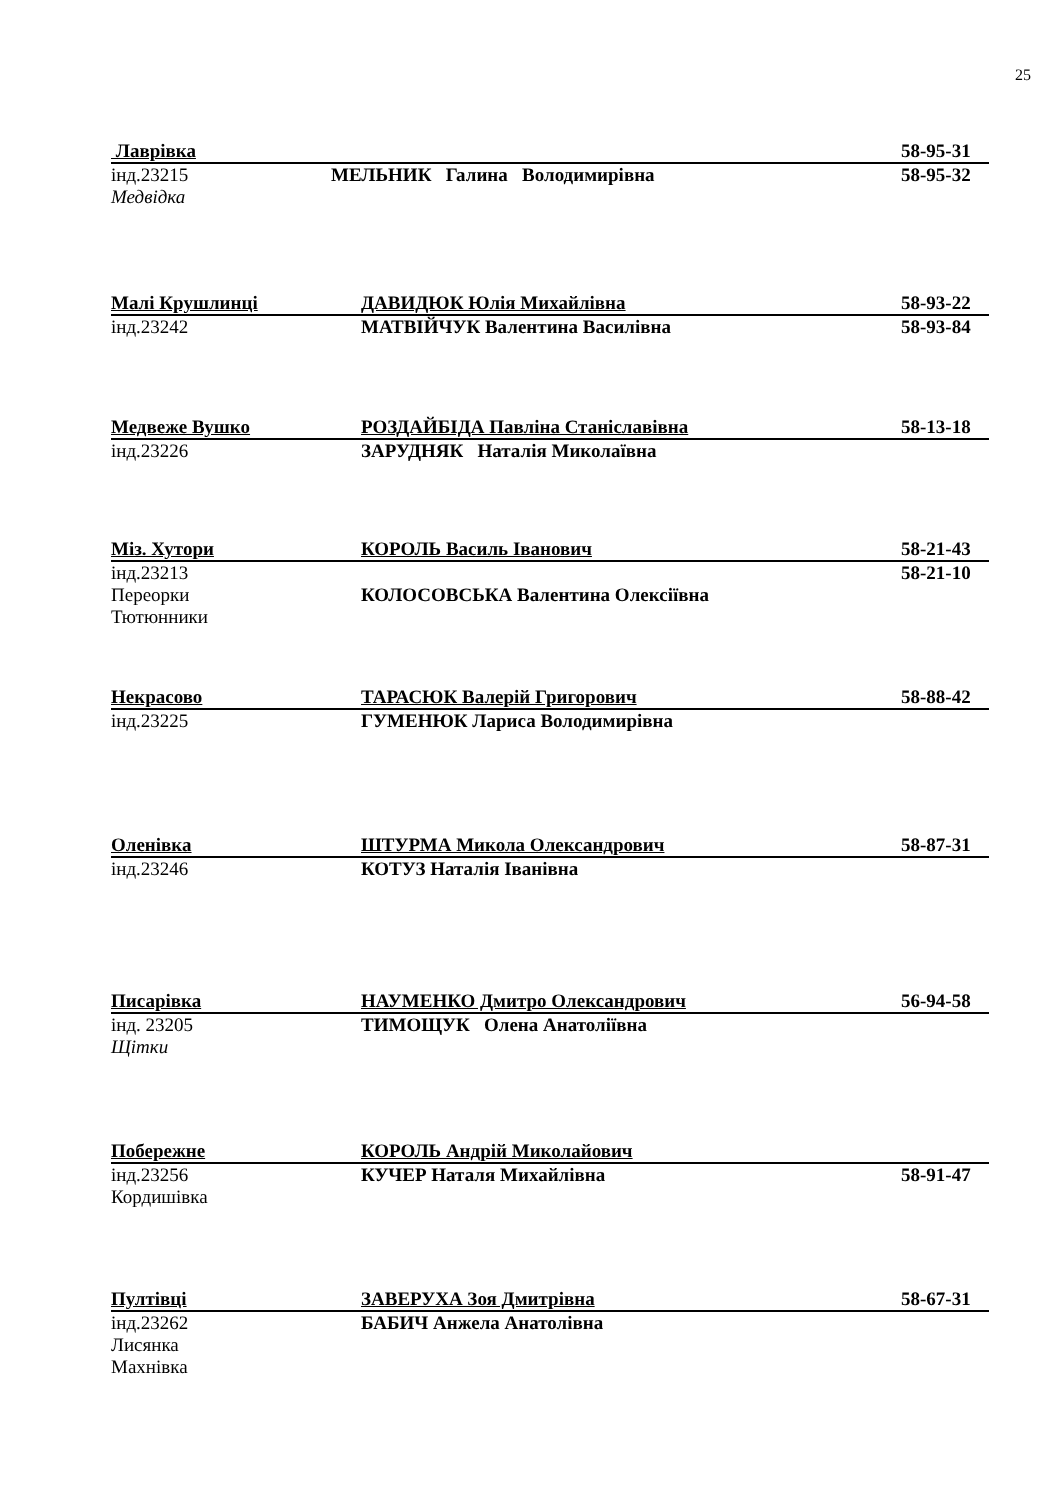25
Лаврівка 58-95-31
інд.23215 МЕЛЬНИК Галина Володимирівна 58-95-32
Медвідка
Малі Крушлинці ДАВИДЮК Юлія Михайлівна 58-93-22
інд.23242 МАТВІЙЧУК Валентина Василівна 58-93-84
Медвеже Вушко РОЗДАЙБІДА Павліна Станіславівна 58-13-18
інд.23226 ЗАРУДНЯК Наталія Миколаївна
Міз. Хутори КОРОЛЬ Василь Іванович 58-21-43
інд.23213 58-21-10
Переорки КОЛОСОВСЬКА Валентина Олексіївна
Тютюнники
Некрасово ТАРАСЮК Валерій Григорович 58-88-42
інд.23225 ГУМЕНЮК Лариса Володимирівна
Оленівка ШТУРМА Микола Олександрович 58-87-31
інд.23246 КОТУЗ Наталія Іванівна
Писарівка НАУМЕНКО Дмитро Олександрович 56-94-58
інд. 23205 ТИМОЩУК Олена Анатоліївна
Щітки
Побережне КОРОЛЬ Андрій Миколайович
інд.23256 КУЧЕР Наталя Михайлівна 58-91-47
Кордишівка
Пултівці ЗАВЕРУХА Зоя Дмитрівна 58-67-31
інд.23262 БАБИЧ Анжела Анатолівна
Лисянка
Махнівка